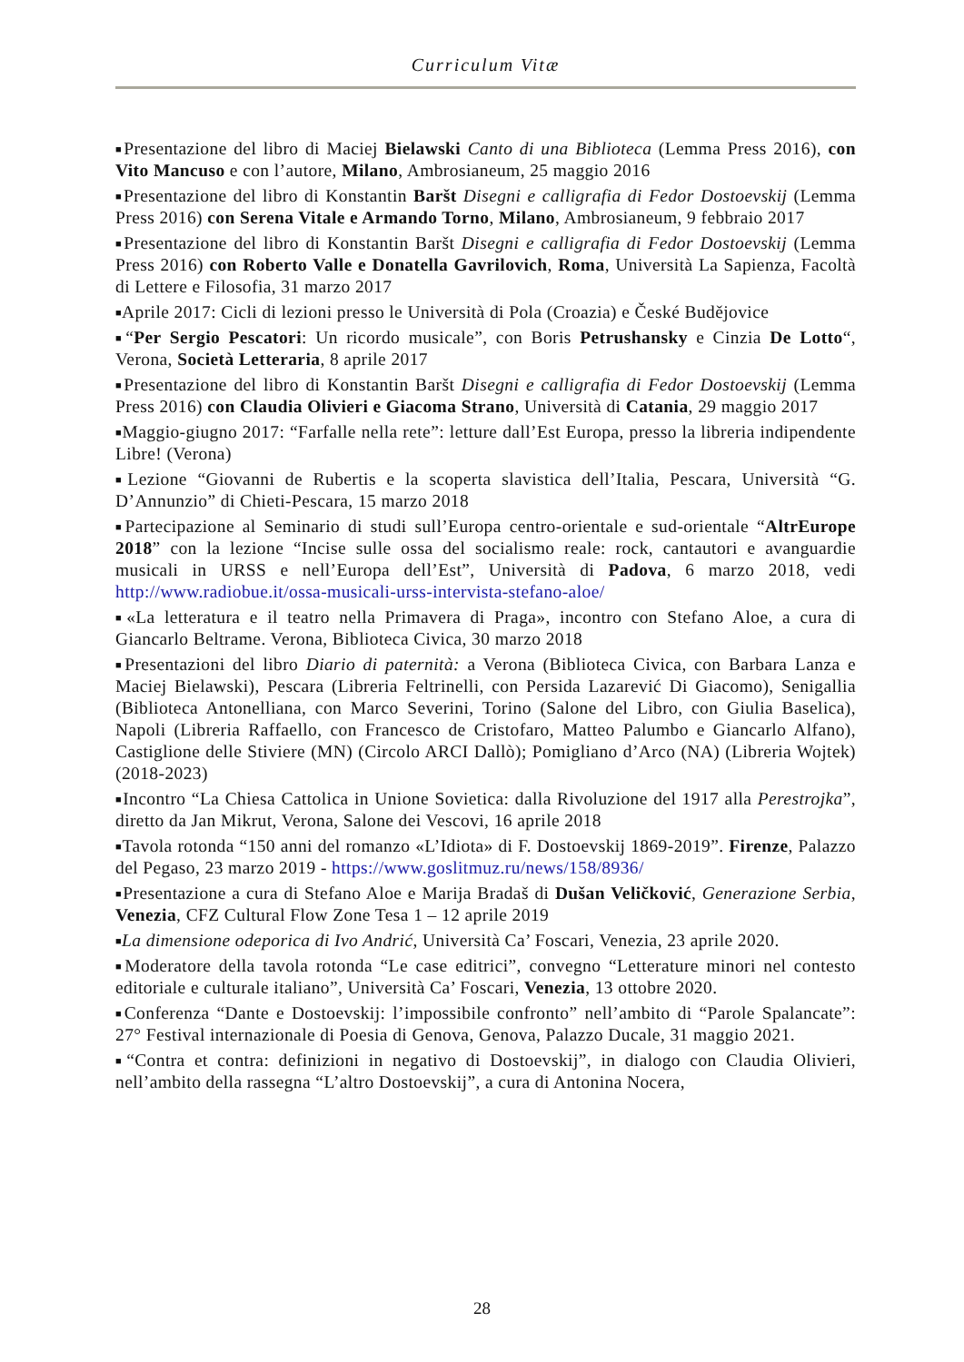Curriculum Vitæ
■Presentazione del libro di Maciej Bielawski Canto di una Biblioteca (Lemma Press 2016), con Vito Mancuso e con l’autore, Milano, Ambrosianeum, 25 maggio 2016
■Presentazione del libro di Konstantin Baršt Disegni e calligrafia di Fedor Dostoevskij (Lemma Press 2016) con Serena Vitale e Armando Torno, Milano, Ambrosianeum, 9 febbraio 2017
■Presentazione del libro di Konstantin Baršt Disegni e calligrafia di Fedor Dostoevskij (Lemma Press 2016) con Roberto Valle e Donatella Gavrilovich, Roma, Università La Sapienza, Facoltà di Lettere e Filosofia, 31 marzo 2017
■Aprile 2017: Cicli di lezioni presso le Università di Pola (Croazia) e České Budějovice
■“Per Sergio Pescatori: Un ricordo musicale”, con Boris Petrushansky e Cinzia De Lotto“, Verona, Società Letteraria, 8 aprile 2017
■Presentazione del libro di Konstantin Baršt Disegni e calligrafia di Fedor Dostoevskij (Lemma Press 2016) con Claudia Olivieri e Giacoma Strano, Università di Catania, 29 maggio 2017
■Maggio-giugno 2017: “Farfalle nella rete”: letture dall’Est Europa, presso la libreria indipendente Libre! (Verona)
■Lezione “Giovanni de Rubertis e la scoperta slavistica dell’Italia, Pescara, Università “G. D’Annunzio” di Chieti-Pescara, 15 marzo 2018
■Partecipazione al Seminario di studi sull’Europa centro-orientale e sud-orientale “AltrEurope 2018” con la lezione “Incise sulle ossa del socialismo reale: rock, cantautori e avanguardie musicali in URSS e nell’Europa dell’Est”, Università di Padova, 6 marzo 2018, vedi http://www.radiobue.it/ossa-musicali-urss-intervista-stefano-aloe/
■«La letteratura e il teatro nella Primavera di Praga», incontro con Stefano Aloe, a cura di Giancarlo Beltrame. Verona, Biblioteca Civica, 30 marzo 2018
■Presentazioni del libro Diario di paternità: a Verona (Biblioteca Civica, con Barbara Lanza e Maciej Bielawski), Pescara (Libreria Feltrinelli, con Persida Lazarević Di Giacomo), Senigallia (Biblioteca Antonelliana, con Marco Severini, Torino (Salone del Libro, con Giulia Baselica), Napoli (Libreria Raffaello, con Francesco de Cristofaro, Matteo Palumbo e Giancarlo Alfano), Castiglione delle Stiviere (MN) (Circolo ARCI Dallò); Pomigliano d’Arco (NA) (Libreria Wojtek) (2018-2023)
■Incontro “La Chiesa Cattolica in Unione Sovietica: dalla Rivoluzione del 1917 alla Perestrojka”, diretto da Jan Mikrut, Verona, Salone dei Vescovi, 16 aprile 2018
■Tavola rotonda “150 anni del romanzo «L’Idiota» di F. Dostoevskij 1869-2019”. Firenze, Palazzo del Pegaso, 23 marzo 2019 - https://www.goslitmuz.ru/news/158/8936/
■Presentazione a cura di Stefano Aloe e Marija Bradaš di Dušan Veličković, Generazione Serbia, Venezia, CFZ Cultural Flow Zone Tesa 1 – 12 aprile 2019
■La dimensione odeporica di Ivo Andrić, Università Ca’ Foscari, Venezia, 23 aprile 2020.
■Moderatore della tavola rotonda “Le case editrici”, convegno “Letterature minori nel contesto editoriale e culturale italiano”, Università Ca’ Foscari, Venezia, 13 ottobre 2020.
■Conferenza “Dante e Dostoevskij: l’impossibile confronto” nell’ambito di “Parole Spalancate”: 27° Festival internazionale di Poesia di Genova, Genova, Palazzo Ducale, 31 maggio 2021.
■“Contra et contra: definizioni in negativo di Dostoevskij”, in dialogo con Claudia Olivieri, nell’ambito della rassegna “L’altro Dostoevskij”, a cura di Antonina Nocera,
28